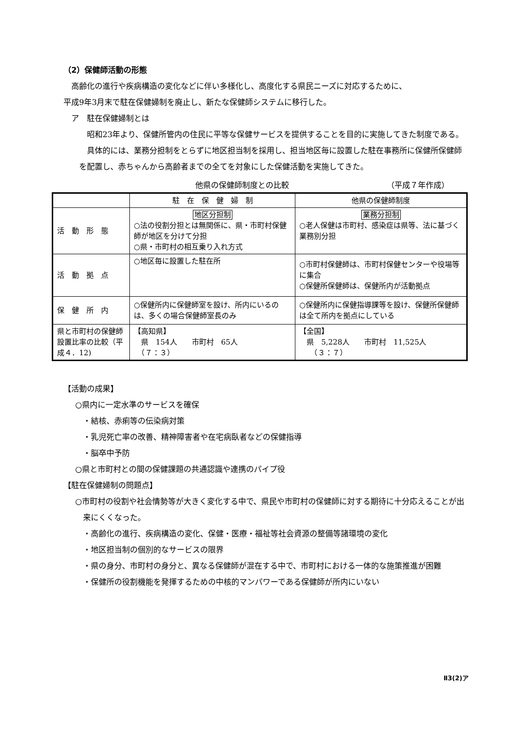（2）保健師活動の形態
高齢化の進行や疾病構造の変化などに伴い多様化し、高度化する県民ニーズに対応するために、
平成9年3月末で駐在保健婦制を廃止し、新たな保健師システムに移行した。
ア　駐在保健婦制とは
昭和23年より、保健所管内の住民に平等な保健サービスを提供することを目的に実施してきた制度である。
具体的には、業務分担制をとらずに地区担当制を採用し、担当地区毎に設置した駐在事務所に保健所保健師を配置し、赤ちゃんから高齢者までの全てを対象にした保健活動を実施してきた。
他県の保健師制度との比較 （平成７年作成）
| | 駐 在 保 健 婦 制 | 他県の保健師制度 |
| 活 動 形 態 | 地区分担制 ○法の役割分担とは無関係に、県・市町村保健師が地区を分けて分担 ○県・市町村の相互乗り入れ方式 | 業務分担制 ○老人保健は市町村、感染症は県等、法に基づく業務別分担 |
| 活 動 拠 点 | ○地区毎に設置した駐在所 | ○市町村保健師は、市町村保健センターや役場等に集合 ○保健所保健師は、保健所内が活動拠点 |
| 保 健 所 内 | ○保健所内に保健師室を設け、所内にいるのは、多くの場合保健師室長のみ | ○保健所内に保健指導課等を設け、保健所保健師は全て所内を拠点にしている |
| 県と市町村の保健師設置比率の比較（平成４．12) | 【高知県】 県 154人 市町村 65人 （７：３） | 【全国】 県 5,228人 市町村 11,525人 （３：７） |
【活動の成果】
○県内に一定水準のサービスを確保
・結核、赤痢等の伝染病対策
・乳児死亡率の改善、精神障害者や在宅病臥者などの保健指導
・脳卒中予防
○県と市町村との間の保健課題の共通認識や連携のパイプ役
【駐在保健婦制の問題点】
○市町村の役割や社会情勢等が大きく変化する中で、県民や市町村の保健師に対する期待に十分応えることが出来にくくなった。
・高齢化の進行、疾病構造の変化、保健・医療・福祉等社会資源の整備等諸環境の変化
・地区担当制の個別的なサービスの限界
・県の身分、市町村の身分と、異なる保健師が混在する中で、市町村における一体的な施策推進が困難
・保健所の役割機能を発揮するための中核的マンパワーである保健師が所内にいない
Ⅱ3(2)ア